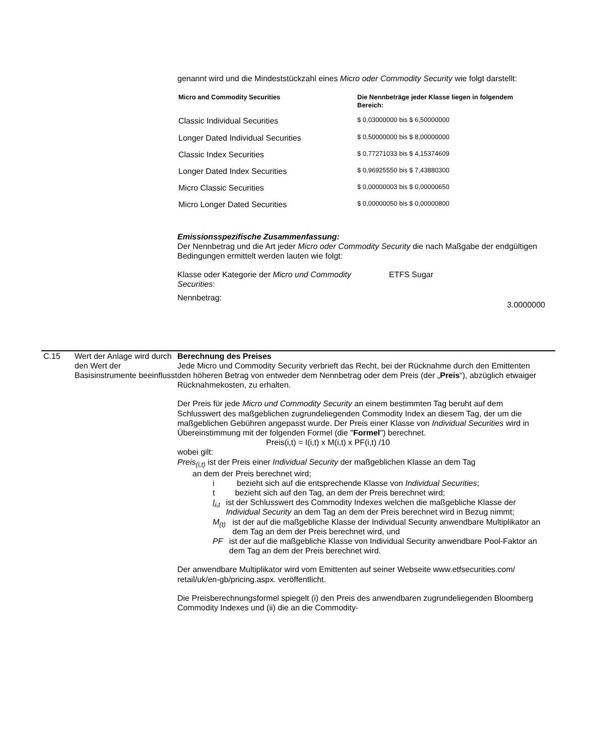genannt wird und die Mindeststückzahl eines Micro oder Commodity Security wie folgt darstellt:
| Micro and Commodity Securities | Die Nennbeträge jeder Klasse liegen in folgendem Bereich: |
| --- | --- |
| Classic Individual Securities | $ 0,03000000 bis $ 6,50000000 |
| Longer Dated Individual Securities | $ 0,50000000 bis $ 8,00000000 |
| Classic Index Securities | $ 0,77271033 bis $ 4,15374609 |
| Longer Dated Index Securities | $ 0,96925550 bis $ 7,43880300 |
| Micro Classic Securities | $ 0,00000003 bis $ 0,00000650 |
| Micro Longer Dated Securities | $ 0,00000050 bis $ 0,00000800 |
Emissionsspezifische Zusammenfassung:
Der Nennbetrag und die Art jeder Micro oder Commodity Security die nach Maßgabe der endgültigen Bedingungen ermittelt werden lauten wie folgt:
Klasse oder Kategorie der Micro und Commodity Securities:
ETFS Sugar
Nennbetrag:
3.0000000
C.15 Wert der Anlage wird durch den Wert der Basisinstrumente beeinflusst
Berechnung des Preises
Jede Micro und Commodity Security verbrieft das Recht, bei der Rücknahme durch den Emittenten den höheren Betrag von entweder dem Nennbetrag oder dem Preis (der „Preis“), abzüglich etwaiger Rücknahmekosten, zu erhalten.
Der Preis für jede Micro und Commodity Security an einem bestimmten Tag beruht auf dem Schlusswert des maßgeblichen zugrundeliegenden Commodity Index an diesem Tag, der um die maßgeblichen Gebühren angepasst wurde. Der Preis einer Klasse von Individual Securities wird in Übereinstimmung mit der folgenden Formel (die "Formel") berechnet.
Preis(i,t) = I(i,t) x M(i,t) x PF(i,t) /10
wobei gilt:
Preis<sub>(i,t)</sub> ist der Preis einer Individual Security der maßgeblichen Klasse an dem Tag
an dem der Preis berechnet wird;
i bezieht sich auf die entsprechende Klasse von Individual Securities;
t bezieht sich auf den Tag, an dem der Preis berechnet wird;
I<sub>i,t</sub> ist der Schlusswert des Commodity Indexes welchen die maßgebliche Klasse der Individual Security an dem Tag an dem der Preis berechnet wird in Bezug nimmt;
M<sub>(t)</sub> ist der auf die maßgebliche Klasse der Individual Security anwendbare Multiplikator an dem Tag an dem der Preis berechnet wird, und
PF ist der auf die maßgebliche Klasse von Individual Security anwendbare Pool-Faktor an dem Tag an dem der Preis berechnet wird.
Der anwendbare Multiplikator wird vom Emittenten auf seiner Webseite www.etfsecurities.com/ retail/uk/en-gb/pricing.aspx. veröffentlicht.
Die Preisberechnungsformel spiegelt (i) den Preis des anwendbaren zugrundeliegenden Bloomberg Commodity Indexes und (ii) die an die Commodity-